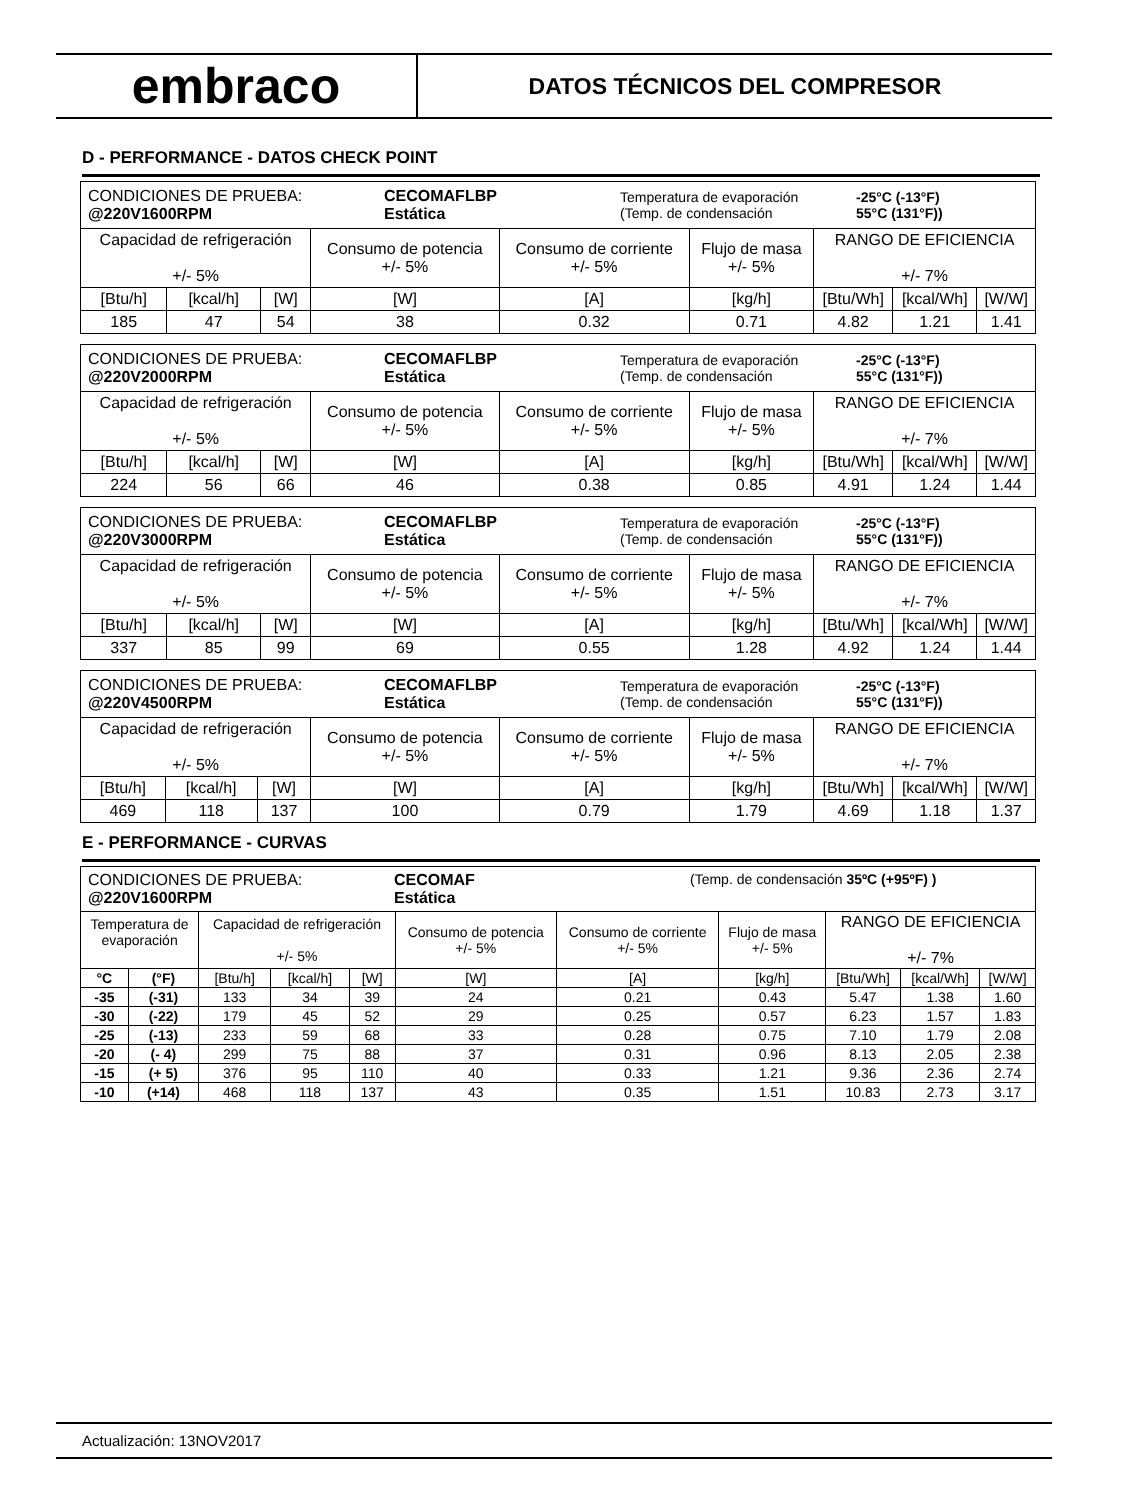embraco
DATOS TÉCNICOS DEL COMPRESOR
D - PERFORMANCE - DATOS CHECK POINT
| / CONDICIONES DE PRUEBA: @220V1600RPM / CECOMAFLBP Estática / Temperatura de evaporación (Temp. de condensación / -25°C (-13°F) 55°C (131°F)) / | | | | | | | | |
| Capacidad de refrigeración +/- 5% | | | Consumo de potencia +/- 5% | Consumo de corriente +/- 5% | Flujo de masa +/- 5% | RANGO DE EFICIENCIA +/- 7% | | |
| [Btu/h] | [kcal/h] | [W] | [W] | [A] | [kg/h] | [Btu/Wh] | [kcal/Wh] | [W/W] |
| 185 | 47 | 54 | 38 | 0.32 | 0.71 | 4.82 | 1.21 | 1.41 |
| / CONDICIONES DE PRUEBA: @220V2000RPM / CECOMAFLBP Estática / Temperatura de evaporación (Temp. de condensación / -25°C (-13°F) 55°C (131°F)) / | | | | | | | | |
| Capacidad de refrigeración +/- 5% | | | Consumo de potencia +/- 5% | Consumo de corriente +/- 5% | Flujo de masa +/- 5% | RANGO DE EFICIENCIA +/- 7% | | |
| [Btu/h] | [kcal/h] | [W] | [W] | [A] | [kg/h] | [Btu/Wh] | [kcal/Wh] | [W/W] |
| 224 | 56 | 66 | 46 | 0.38 | 0.85 | 4.91 | 1.24 | 1.44 |
| / CONDICIONES DE PRUEBA: @220V3000RPM / CECOMAFLBP Estática / Temperatura de evaporación (Temp. de condensación / -25°C (-13°F) 55°C (131°F)) / | | | | | | | | |
| Capacidad de refrigeración +/- 5% | | | Consumo de potencia +/- 5% | Consumo de corriente +/- 5% | Flujo de masa +/- 5% | RANGO DE EFICIENCIA +/- 7% | | |
| [Btu/h] | [kcal/h] | [W] | [W] | [A] | [kg/h] | [Btu/Wh] | [kcal/Wh] | [W/W] |
| 337 | 85 | 99 | 69 | 0.55 | 1.28 | 4.92 | 1.24 | 1.44 |
| / CONDICIONES DE PRUEBA: @220V4500RPM / CECOMAFLBP Estática / Temperatura de evaporación (Temp. de condensación / -25°C (-13°F) 55°C (131°F)) / | | | | | | | | |
| Capacidad de refrigeración +/- 5% | | | Consumo de potencia +/- 5% | Consumo de corriente +/- 5% | Flujo de masa +/- 5% | RANGO DE EFICIENCIA +/- 7% | | |
| [Btu/h] | [kcal/h] | [W] | [W] | [A] | [kg/h] | [Btu/Wh] | [kcal/Wh] | [W/W] |
| 469 | 118 | 137 | 100 | 0.79 | 1.79 | 4.69 | 1.18 | 1.37 |
E - PERFORMANCE - CURVAS
| / CONDICIONES DE PRUEBA: @220V1600RPM / CECOMAF Estática / (Temp. de condensación 35ºC (+95ºF) ) / | | | | | | | | | | |
| Temperatura de evaporación | | Capacidad de refrigeración +/- 5% | | | Consumo de potencia +/- 5% | Consumo de corriente +/- 5% | Flujo de masa +/- 5% | RANGO DE EFICIENCIA +/- 7% | | |
| °C | (°F) | [Btu/h] | [kcal/h] | [W] | [W] | [A] | [kg/h] | [Btu/Wh] | [kcal/Wh] | [W/W] |
| -35 | (-31) | 133 | 34 | 39 | 24 | 0.21 | 0.43 | 5.47 | 1.38 | 1.60 |
| -30 | (-22) | 179 | 45 | 52 | 29 | 0.25 | 0.57 | 6.23 | 1.57 | 1.83 |
| -25 | (-13) | 233 | 59 | 68 | 33 | 0.28 | 0.75 | 7.10 | 1.79 | 2.08 |
| -20 | (- 4) | 299 | 75 | 88 | 37 | 0.31 | 0.96 | 8.13 | 2.05 | 2.38 |
| -15 | (+ 5) | 376 | 95 | 110 | 40 | 0.33 | 1.21 | 9.36 | 2.36 | 2.74 |
| -10 | (+14) | 468 | 118 | 137 | 43 | 0.35 | 1.51 | 10.83 | 2.73 | 3.17 |
Actualización: 13NOV2017